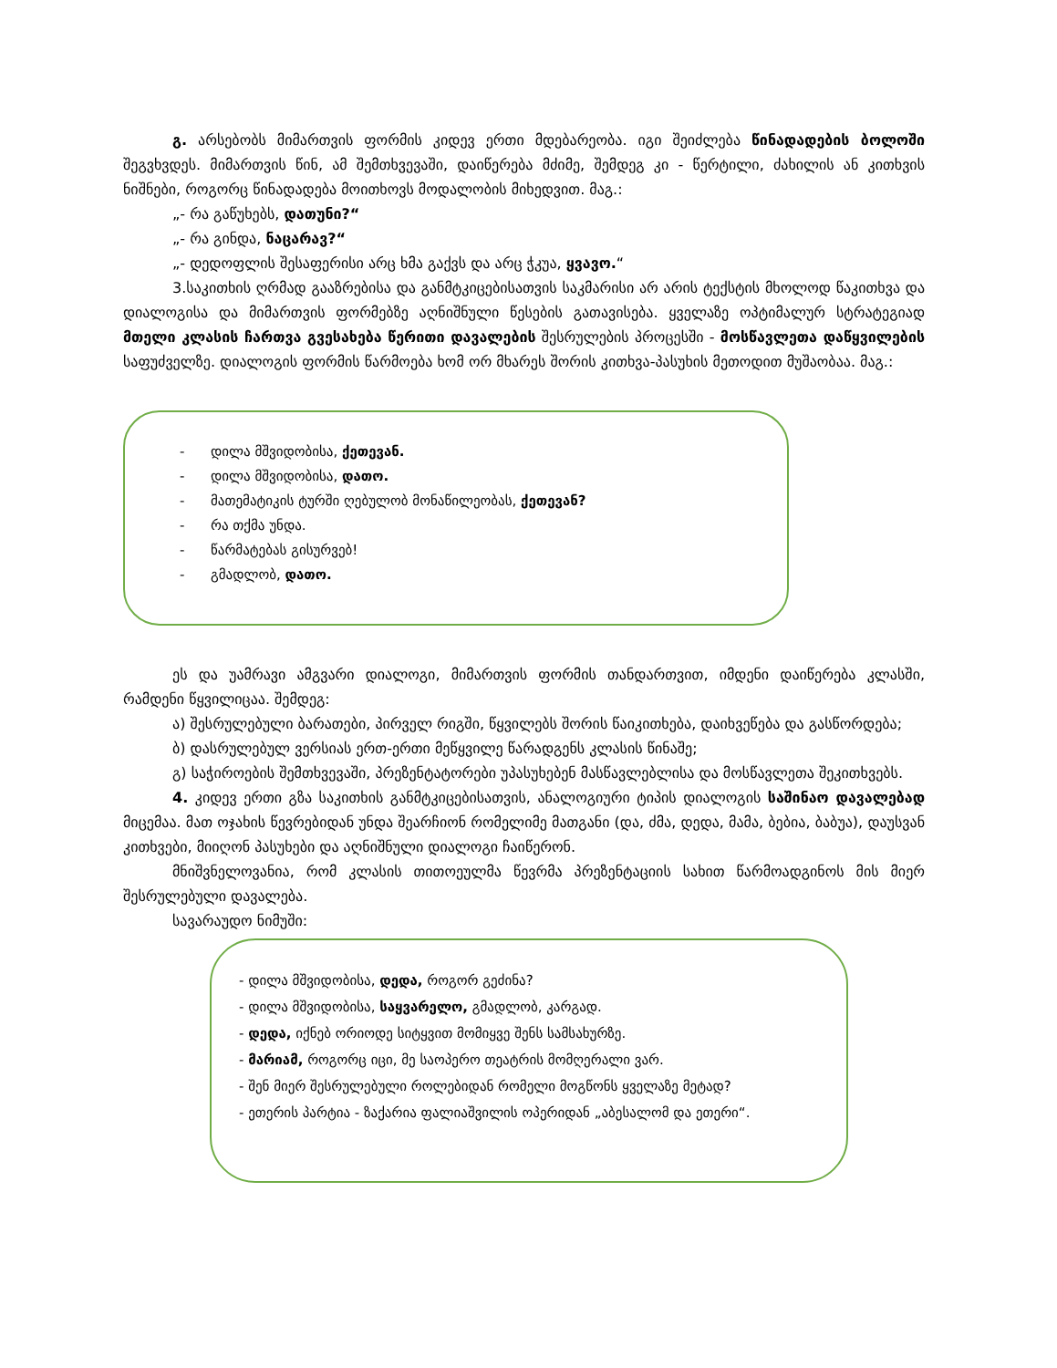გ. არსებობს მიმართვის ფორმის კიდევ ერთი მდებარეობა. იგი შეიძლება წინადადების ბოლოში შეგვხვდეს. მიმართვის წინ, ამ შემთხვევაში, დაიწერება მძიმე, შემდეგ კი - წერტილი, ძახილის ან კითხვის ნიშნები, როგორც წინადადება მოითხოვს მოდალობის მიხედვით. მაგ.:
„- რა გაწუხებს, დათუნი?“
„- რა გინდა, ნაცარავ?“
„- დედოფლის შესაფერისი არც ხმა გაქვს და არც ჭკუა, ყვავო.“
3.საკითხის ღრმად გააზრებისა და განმტკიცებისათვის საკმარისი არ არის ტექსტის მხოლოდ წაკითხვა და დიალოგისა და მიმართვის ფორმებზე აღნიშნული წესების გათავისება. ყველაზე ოპტიმალურ სტრატეგიად მთელი კლასის ჩართვა გვესახება წერითი დავალების შესრულების პროცესში - მოსწავლეთა დაწყვილების საფუძველზე. დიალოგის ფორმის წარმოება ხომ ორ მხარეს შორის კითხვა-პასუხის მეთოდით მუშაობაა. მაგ.:
- დილა მშვიდობისა, ქეთევან.
- დილა მშვიდობისა, დათო.
- მათემატიკის ტურში ღებულობ მონაწილეობას, ქეთევან?
- რა თქმა უნდა.
- წარმატებას გისურვებ!
- გმადლობ, დათო.
ეს და უამრავი ამგვარი დიალოგი, მიმართვის ფორმის თანდართვით, იმდენი დაიწერება კლასში, რამდენი წყვილიცაა. შემდეგ:
ა) შესრულებული ბარათები, პირველ რიგში, წყვილებს შორის წაიკითხება, დაიხვეწება და გასწორდება;
ბ) დასრულებულ ვერსიას ერთ-ერთი მეწყვილე წარადგენს კლასის წინაშე;
გ) საჭიროების შემთხვევაში, პრეზენტატორები უპასუხებენ მასწავლებლისა და მოსწავლეთა შეკითხვებს.
4. კიდევ ერთი გზა საკითხის განმტკიცებისათვის, ანალოგიური ტიპის დიალოგის საშინაო დავალებად მიცემაა. მათ ოჯახის წევრებიდან უნდა შეარჩიონ რომელიმე მათგანი (და, ძმა, დედა, მამა, ბებია, ბაბუა), დაუსვან კითხვები, მიიღონ პასუხები და აღნიშნული დიალოგი ჩაიწერონ.
მნიშვნელოვანია, რომ კლასის თითოეულმა წევრმა პრეზენტაციის სახით წარმოადგინოს მის მიერ შესრულებული დავალება.
სავარაუდო ნიმუში:
- დილა მშვიდობისა, დედა, როგორ გეძინა?
- დილა მშვიდობისა, საყვარელო, გმადლობ, კარგად.
- დედა, იქნებ ორიოდე სიტყვით მომიყვე შენს სამსახურზე.
- მარიამ, როგორც იცი, მე საოპერო თეატრის მომღერალი ვარ.
- შენ მიერ შესრულებული როლებიდან რომელი მოგწონს ყველაზე მეტად?
- ეთერის პარტია - ზაქარია ფალიაშვილის ოპერიდან „აბესალომ და ეთერი“.